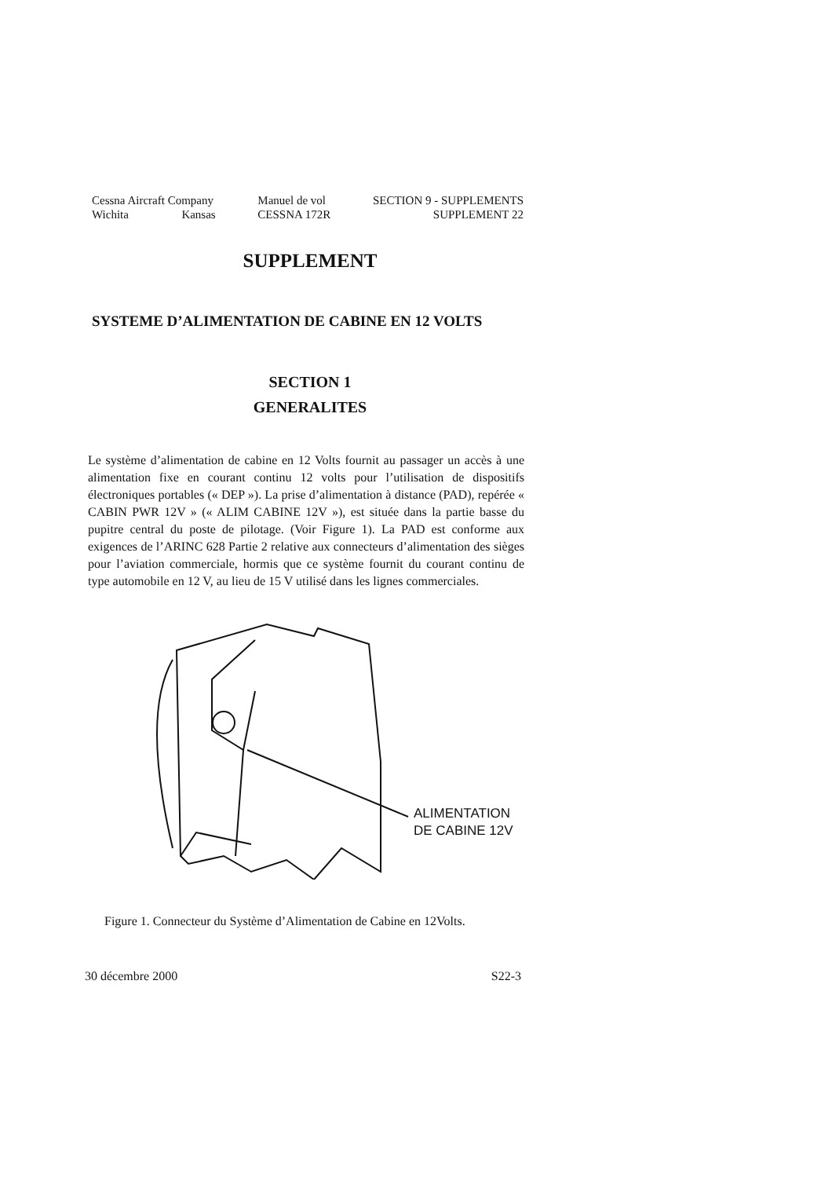Cessna Aircraft Company
Wichita Kansas
Manuel de vol
CESSNA 172R
SECTION 9 - SUPPLEMENTS
SUPPLEMENT 22
SUPPLEMENT
SYSTEME D’ALIMENTATION DE CABINE EN 12 VOLTS
SECTION 1
GENERALITES
Le système d’alimentation de cabine en 12 Volts fournit au passager un accès à une alimentation fixe en courant continu 12 volts pour l’utilisation de dispositifs électroniques portables (« DEP »). La prise d’alimentation à distance (PAD), repérée « CABIN PWR 12V » (« ALIM CABINE 12V »), est située dans la partie basse du pupitre central du poste de pilotage. (Voir Figure 1). La PAD est conforme aux exigences de l’ARINC 628 Partie 2 relative aux connecteurs d’alimentation des sièges pour l’aviation commerciale, hormis que ce système fournit du courant continu de type automobile en 12 V, au lieu de 15 V utilisé dans les lignes commerciales.
ALIMENTATION
DE CABINE 12V
Figure 1. Connecteur du Système d’Alimentation de Cabine en 12Volts.
30 décembre 2000 S22-3